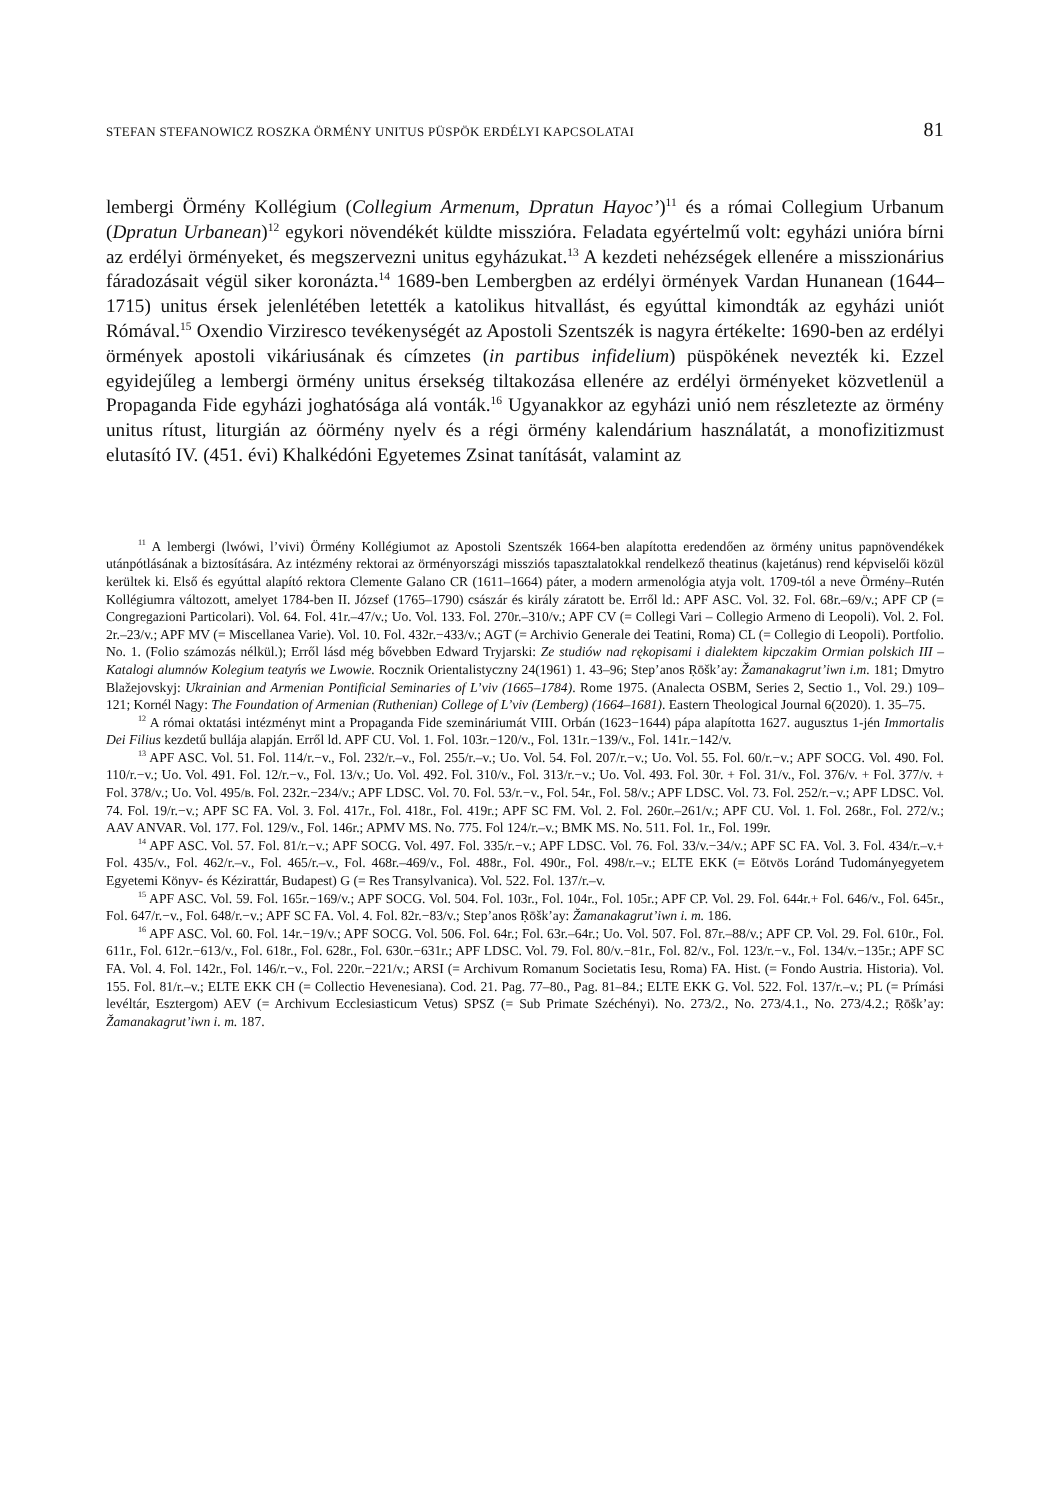STEFAN STEFANOWICZ ROSZKA ÖRMÉNY UNITUS PÜSPÖK ERDÉLYI KAPCSOLATAI 81
lembergi Örmény Kollégium (Collegium Armenum, Dpratun Hayoc’)<sup>11</sup> és a római Collegium Urbanum (Dpratun Urbanean)<sup>12</sup> egykori növendékét küldte misszióra. Feladata egyértelmű volt: egyházi unióra bírni az erdélyi örményeket, és megszervezni unitus egyházukat.<sup>13</sup> A kezdeti nehézségek ellenére a misszionárius fáradozásait végül siker koronázta.<sup>14</sup> 1689-ben Lembergben az erdélyi örmények Vardan Hunanean (1644–1715) unitus érsek jelenlétében letették a katolikus hitvallást, és egyúttal kimondták az egyházi uniót Rómával.<sup>15</sup> Oxendio Virziresco tevékenységét az Apostoli Szentszék is nagyra értékelte: 1690-ben az erdélyi örmények apostoli vikáriusának és címzetes (in partibus infidelium) püspökének nevezték ki. Ezzel egyidejűleg a lembergi örmény unitus érsekség tiltakozása ellenére az erdélyi örményeket közvetlenül a Propaganda Fide egyházi joghatósága alá vonták.<sup>16</sup> Ugyanakkor az egyházi unió nem részletezte az örmény unitus rítust, liturgián az óörmény nyelv és a régi örmény kalendárium használatát, a monofizitizmust elutasító IV. (451. évi) Khalkédóni Egyetemes Zsinat tanítását, valamint az
<sup>11</sup> A lembergi (lwówi, l’vivi) Örmény Kollégiumot az Apostoli Szentszék 1664-ben alapította eredendően az örmény unitus papnövendékek utánpótlásának a biztosítására. Az intézmény rektorai az örményországi missziós tapasztalatokkal rendelkező theatinus (kajetánus) rend képviselői közül kerültek ki. Első és egyúttal alapító rektora Clemente Galano CR (1611–1664) páter, a modern armenológia atyja volt. 1709-tól a neve Örmény–Rutén Kollégiumra változott, amelyet 1784-ben II. József (1765–1790) császár és király záratott be. Erről ld.: APF ASC. Vol. 32. Fol. 68r.–69/v.; APF CP (= Congregazioni Particolari). Vol. 64. Fol. 41r.–47/v.; Uo. Vol. 133. Fol. 270r.–310/v.; APF CV (= Collegi Vari – Collegio Armeno di Leopoli). Vol. 2. Fol. 2r.–23/v.; APF MV (= Miscellanea Varie). Vol. 10. Fol. 432r.−433/v.; AGT (= Archivio Generale dei Teatini, Roma) CL (= Collegio di Leopoli). Portfolio. No. 1. (Folio számozás nélkül.); Erről lásd még bővebben Edward Tryjarski: Ze studiów nad rękopisami i dialektem kipczakim Ormian polskich III – Katalogi alumnów Kolegium teatyńs we Lwowie. Rocznik Orientalistyczny 24(1961) 1. 43–96; Step’anos Ṛōšk’ay: Žamanakagrut’iwn i.m. 181; Dmytro Blažejovskyj: Ukrainian and Armenian Pontificial Seminaries of L’viv (1665–1784). Rome 1975. (Analecta OSBM, Series 2, Sectio 1., Vol. 29.) 109–121; Kornél Nagy: The Foundation of Armenian (Ruthenian) College of L’viv (Lemberg) (1664–1681). Eastern Theological Journal 6(2020). 1. 35–75.
<sup>12</sup> A római oktatási intézményt mint a Propaganda Fide szemináriumát VIII. Orbán (1623−1644) pápa alapította 1627. augusztus 1-jén Immortalis Dei Filius kezdetű bullája alapján. Erről ld. APF CU. Vol. 1. Fol. 103r.−120/v., Fol. 131r.−139/v., Fol. 141r.−142/v.
<sup>13</sup> APF ASC. Vol. 51. Fol. 114/r.−v., Fol. 232/r.–v., Fol. 255/r.–v.; Uo. Vol. 54. Fol. 207/r.−v.; Uo. Vol. 55. Fol. 60/r.−v.; APF SOCG. Vol. 490. Fol. 110/r.−v.; Uo. Vol. 491. Fol. 12/r.−v., Fol. 13/v.; Uo. Vol. 492. Fol. 310/v., Fol. 313/r.−v.; Uo. Vol. 493. Fol. 30r. + Fol. 31/v., Fol. 376/v. + Fol. 377/v. + Fol. 378/v.; Uo. Vol. 495/в. Fol. 232r.−234/v.; APF LDSC. Vol. 70. Fol. 53/r.−v., Fol. 54r., Fol. 58/v.; APF LDSC. Vol. 73. Fol. 252/r.−v.; APF LDSC. Vol. 74. Fol. 19/r.−v.; APF SC FA. Vol. 3. Fol. 417r., Fol. 418r., Fol. 419r.; APF SC FM. Vol. 2. Fol. 260r.–261/v.; APF CU. Vol. 1. Fol. 268r., Fol. 272/v.; AAV ANVAR. Vol. 177. Fol. 129/v., Fol. 146r.; APMV MS. No. 775. Fol 124/r.–v.; BMK MS. No. 511. Fol. 1r., Fol. 199r.
<sup>14</sup> APF ASC. Vol. 57. Fol. 81/r.−v.; APF SOCG. Vol. 497. Fol. 335/r.−v.; APF LDSC. Vol. 76. Fol. 33/v.−34/v.; APF SC FA. Vol. 3. Fol. 434/r.–v.+ Fol. 435/v., Fol. 462/r.–v., Fol. 465/r.–v., Fol. 468r.–469/v., Fol. 488r., Fol. 490r., Fol. 498/r.–v.; ELTE EKK (= Eötvös Loránd Tudományegyetem Egyetemi Könyv- és Kézirattár, Budapest) G (= Res Transylvanica). Vol. 522. Fol. 137/r.–v.
<sup>15</sup> APF ASC. Vol. 59. Fol. 165r.−169/v.; APF SOCG. Vol. 504. Fol. 103r., Fol. 104r., Fol. 105r.; APF CP. Vol. 29. Fol. 644r.+ Fol. 646/v., Fol. 645r., Fol. 647/r.−v., Fol. 648/r.−v.; APF SC FA. Vol. 4. Fol. 82r.−83/v.; Step’anos Ṛōšk’ay: Žamanakagrut’iwn i. m. 186.
<sup>16</sup> APF ASC. Vol. 60. Fol. 14r.−19/v.; APF SOCG. Vol. 506. Fol. 64r.; Fol. 63r.–64r.; Uo. Vol. 507. Fol. 87r.–88/v.; APF CP. Vol. 29. Fol. 610r., Fol. 611r., Fol. 612r.−613/v., Fol. 618r., Fol. 628r., Fol. 630r.−631r.; APF LDSC. Vol. 79. Fol. 80/v.−81r., Fol. 82/v., Fol. 123/r.−v., Fol. 134/v.−135r.; APF SC FA. Vol. 4. Fol. 142r., Fol. 146/r.−v., Fol. 220r.−221/v.; ARSI (= Archivum Romanum Societatis Iesu, Roma) FA. Hist. (= Fondo Austria. Historia). Vol. 155. Fol. 81/r.–v.; ELTE EKK CH (= Collectio Hevenesiana). Cod. 21. Pag. 77–80., Pag. 81–84.; ELTE EKK G. Vol. 522. Fol. 137/r.–v.; PL (= Prímási levéltár, Esztergom) AEV (= Archivum Ecclesiasticum Vetus) SPSZ (= Sub Primate Széchényi). No. 273/2., No. 273/4.1., No. 273/4.2.; Ṛōšk’ay: Žamanakagrut’iwn i. m. 187.